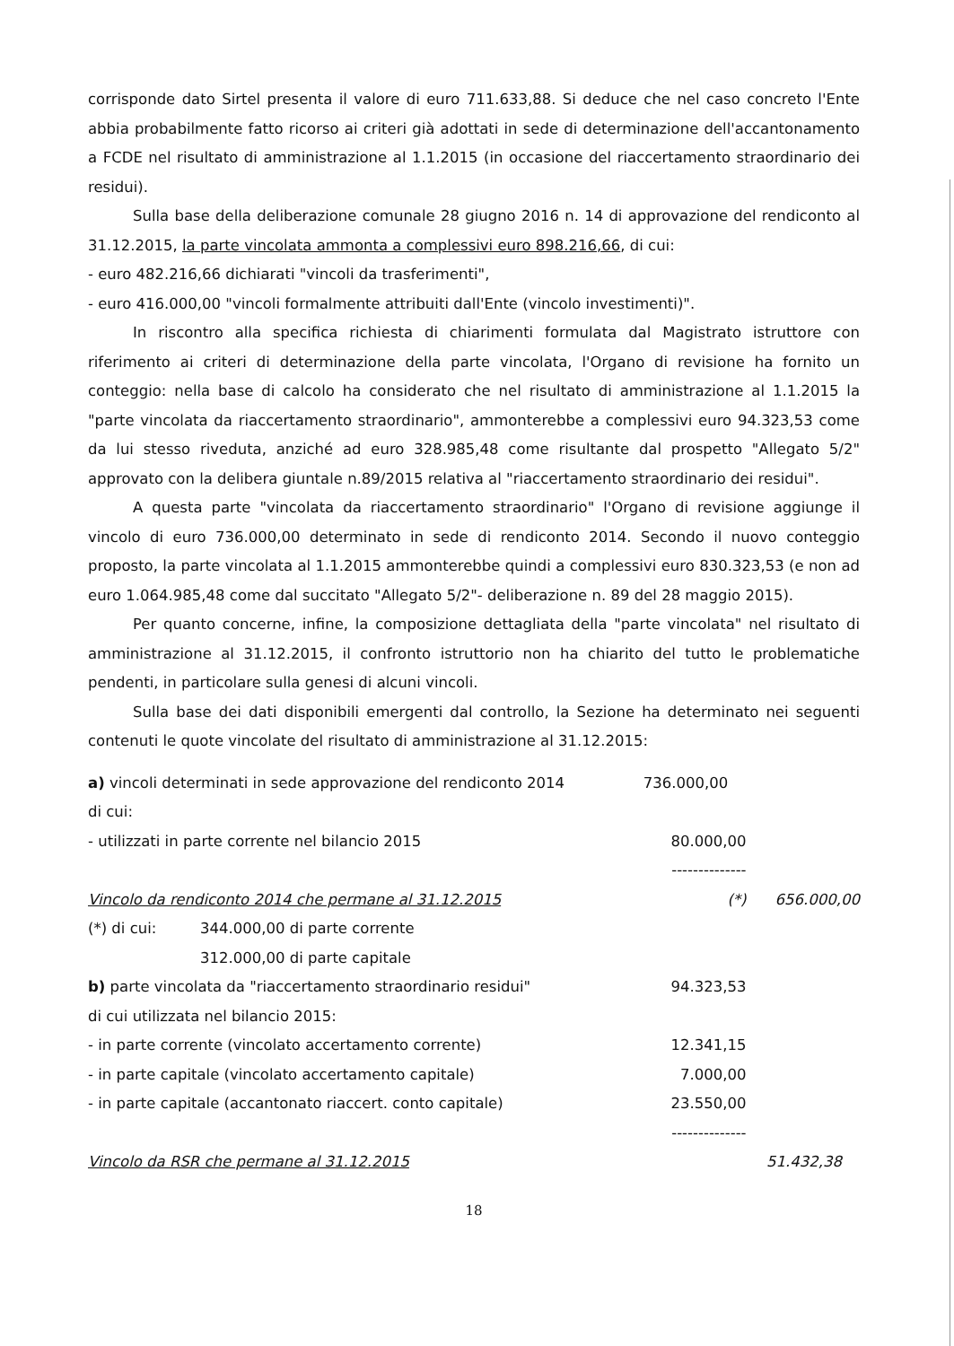corrisponde dato Sirtel presenta il valore di euro 711.633,88. Si deduce che nel caso concreto l'Ente abbia probabilmente fatto ricorso ai criteri già adottati in sede di determinazione dell'accantonamento a FCDE nel risultato di amministrazione al 1.1.2015 (in occasione del riaccertamento straordinario dei residui).
Sulla base della deliberazione comunale 28 giugno 2016 n. 14 di approvazione del rendiconto al 31.12.2015, la parte vincolata ammonta a complessivi euro 898.216,66, di cui:
- euro 482.216,66 dichiarati "vincoli da trasferimenti",
- euro 416.000,00 "vincoli formalmente attribuiti dall'Ente (vincolo investimenti)".
In riscontro alla specifica richiesta di chiarimenti formulata dal Magistrato istruttore con riferimento ai criteri di determinazione della parte vincolata, l'Organo di revisione ha fornito un conteggio: nella base di calcolo ha considerato che nel risultato di amministrazione al 1.1.2015 la "parte vincolata da riaccertamento straordinario", ammonterebbe a complessivi euro 94.323,53 come da lui stesso riveduta, anziché ad euro 328.985,48 come risultante dal prospetto "Allegato 5/2" approvato con la delibera giuntale n.89/2015 relativa al "riaccertamento straordinario dei residui".
A questa parte "vincolata da riaccertamento straordinario" l'Organo di revisione aggiunge il vincolo di euro 736.000,00 determinato in sede di rendiconto 2014. Secondo il nuovo conteggio proposto, la parte vincolata al 1.1.2015 ammonterebbe quindi a complessivi euro 830.323,53 (e non ad euro 1.064.985,48 come dal succitato "Allegato 5/2"- deliberazione n. 89 del 28 maggio 2015).
Per quanto concerne, infine, la composizione dettagliata della "parte vincolata" nel risultato di amministrazione al 31.12.2015, il confronto istruttorio non ha chiarito del tutto le problematiche pendenti, in particolare sulla genesi di alcuni vincoli.
Sulla base dei dati disponibili emergenti dal controllo, la Sezione ha determinato nei seguenti contenuti le quote vincolate del risultato di amministrazione al 31.12.2015:
| a) vincoli determinati in sede approvazione del rendiconto 2014 | | 736.000,00 | |
| di cui: | | | |
| - utilizzati in parte corrente nel bilancio 2015 | | 80.000,00 | |
| | | -------------- | |
| Vincolo da rendiconto 2014 che permane al 31.12.2015 | | (*) | 656.000,00 |
| (*) di cui: | 344.000,00 di parte corrente | | |
| | 312.000,00 di parte capitale | | |
| b) parte vincolata da "riaccertamento straordinario residui" | | 94.323,53 | |
| di cui utilizzata nel bilancio 2015: | | | |
| - in parte corrente (vincolato accertamento corrente) | | 12.341,15 | |
| - in parte capitale (vincolato accertamento capitale) | | 7.000,00 | |
| - in parte capitale (accantonato riaccert. conto capitale) | | 23.550,00 | |
| | | -------------- | |
| Vincolo da RSR che permane al 31.12.2015 | | | 51.432,38 |
18